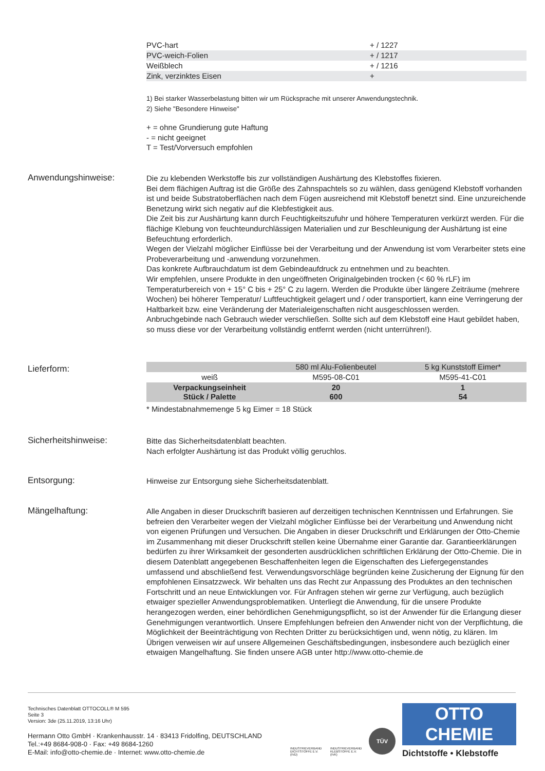| PVC-hart | + / 1227 |
| PVC-weich-Folien | + / 1217 |
| Weißblech | + / 1216 |
| Zink, verzinktes Eisen | + |
1) Bei starker Wasserbelastung bitten wir um Rücksprache mit unserer Anwendungstechnik.
2) Siehe "Besondere Hinweise"
+ = ohne Grundierung gute Haftung
- = nicht geeignet
T = Test/Vorversuch empfohlen
Anwendungshinweise:
Die zu klebenden Werkstoffe bis zur vollständigen Aushärtung des Klebstoffes fixieren.
Bei dem flächigen Auftrag ist die Größe des Zahnspachtels so zu wählen, dass genügend Klebstoff vorhanden ist und beide Substratoberflächen nach dem Fügen ausreichend mit Klebstoff benetzt sind. Eine unzureichende Benetzung wirkt sich negativ auf die Klebfestigkeit aus.
Die Zeit bis zur Aushärtung kann durch Feuchtigkeitszufuhr und höhere Temperaturen verkürzt werden. Für die flächige Klebung von feuchteundurchlässigen Materialien und zur Beschleunigung der Aushärtung ist eine Befeuchtung erforderlich.
Wegen der Vielzahl möglicher Einflüsse bei der Verarbeitung und der Anwendung ist vom Verarbeiter stets eine Probeverarbeitung und -anwendung vorzunehmen.
Das konkrete Aufbrauchdatum ist dem Gebindeaufdruck zu entnehmen und zu beachten.
Wir empfehlen, unsere Produkte in den ungeöffneten Originalgebinden trocken (< 60 % rLF) im Temperaturbereich von + 15° C bis + 25° C zu lagern. Werden die Produkte über längere Zeiträume (mehrere Wochen) bei höherer Temperatur/ Luftfeuchtigkeit gelagert und / oder transportiert, kann eine Verringerung der Haltbarkeit bzw. eine Veränderung der Materialeigenschaften nicht ausgeschlossen werden.
Anbruchgebinde nach Gebrauch wieder verschließen. Sollte sich auf dem Klebstoff eine Haut gebildet haben, so muss diese vor der Verarbeitung vollständig entfernt werden (nicht unterrühren!).
Lieferform:
| | 580 ml Alu-Folienbeutel | 5 kg Kunststoff Eimer* |
| weiß | M595-08-C01 | M595-41-C01 |
| Verpackungseinheit Stück / Palette | 20 600 | 1 54 |
* Mindestabnahmemenge 5 kg Eimer = 18 Stück
Sicherheitshinweise:
Bitte das Sicherheitsdatenblatt beachten.
Nach erfolgter Aushärtung ist das Produkt völlig geruchlos.
Entsorgung: Hinweise zur Entsorgung siehe Sicherheitsdatenblatt.
Mängelhaftung:
Alle Angaben in dieser Druckschrift basieren auf derzeitigen technischen Kenntnissen und Erfahrungen. Sie befreien den Verarbeiter wegen der Vielzahl möglicher Einflüsse bei der Verarbeitung und Anwendung nicht von eigenen Prüfungen und Versuchen. Die Angaben in dieser Druckschrift und Erklärungen der Otto-Chemie im Zusammenhang mit dieser Druckschrift stellen keine Übernahme einer Garantie dar. Garantieerklärungen bedürfen zu ihrer Wirksamkeit der gesonderten ausdrücklichen schriftlichen Erklärung der Otto-Chemie. Die in diesem Datenblatt angegebenen Beschaffenheiten legen die Eigenschaften des Liefergegenstandes umfassend und abschließend fest. Verwendungsvorschläge begründen keine Zusicherung der Eignung für den empfohlenen Einsatzzweck. Wir behalten uns das Recht zur Anpassung des Produktes an den technischen Fortschritt und an neue Entwicklungen vor. Für Anfragen stehen wir gerne zur Verfügung, auch bezüglich etwaiger spezieller Anwendungsproblematiken. Unterliegt die Anwendung, für die unsere Produkte herangezogen werden, einer behördlichen Genehmigungspflicht, so ist der Anwender für die Erlangung dieser Genehmigungen verantwortlich. Unsere Empfehlungen befreien den Anwender nicht von der Verpflichtung, die Möglichkeit der Beeinträchtigung von Rechten Dritter zu berücksichtigen und, wenn nötig, zu klären. Im Übrigen verweisen wir auf unsere Allgemeinen Geschäftsbedingungen, insbesondere auch bezüglich einer etwaigen Mangelhaftung. Sie finden unsere AGB unter http://www.otto-chemie.de
Technisches Datenblatt OTTOCOLL® M 595
Seite 3
Version: 3de (25.11.2019, 13:16 Uhr)
Hermann Otto GmbH · Krankenhausstr. 14 · 83413 Fridolfing, DEUTSCHLAND
Tel.:+49 8684-908-0 · Fax: +49 8684-1260
E-Mail: info@otto-chemie.de · Internet: www.otto-chemie.de
INDUSTRIEVERBAND
DICHTSTOFFE E.V.
(IVD)
INDUSTRIEVERBAND
KLEBSTOFFE E.V.
(IVK)
TÜV
OTTO
CHEMIE
Dichtstoffe • Klebstoffe